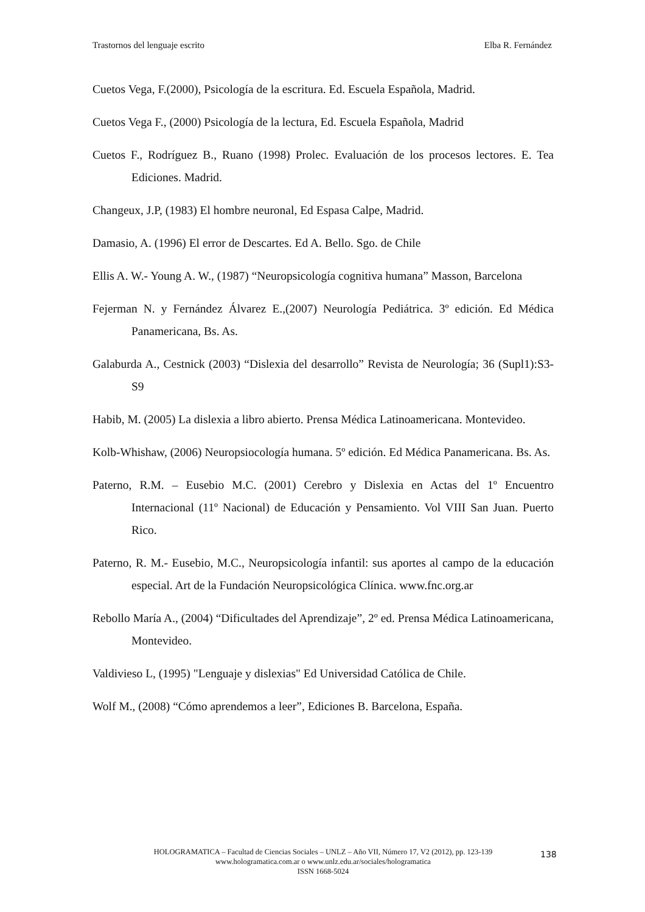Trastornos del lenguaje escrito Elba R. Fernández
Cuetos Vega, F.(2000), Psicología de la escritura. Ed. Escuela Española, Madrid.
Cuetos Vega F., (2000) Psicología de la lectura, Ed. Escuela Española, Madrid
Cuetos F., Rodríguez B., Ruano (1998) Prolec. Evaluación de los procesos lectores. E. Tea Ediciones. Madrid.
Changeux, J.P, (1983) El hombre neuronal, Ed Espasa Calpe, Madrid.
Damasio, A. (1996) El error de Descartes. Ed A. Bello. Sgo. de Chile
Ellis A. W.- Young A. W., (1987) “Neuropsicología cognitiva humana” Masson, Barcelona
Fejerman N. y Fernández Álvarez E.,(2007) Neurología Pediátrica. 3º edición. Ed Médica Panamericana, Bs. As.
Galaburda A., Cestnick (2003) “Dislexia del desarrollo” Revista de Neurología; 36 (Supl1):S3-S9
Habib, M. (2005) La dislexia a libro abierto. Prensa Médica Latinoamericana. Montevideo.
Kolb-Whishaw, (2006) Neuropsiocología humana. 5º edición. Ed Médica Panamericana. Bs. As.
Paterno, R.M. – Eusebio M.C. (2001) Cerebro y Dislexia en Actas del 1º Encuentro Internacional (11º Nacional) de Educación y Pensamiento. Vol VIII San Juan. Puerto Rico.
Paterno, R. M.- Eusebio, M.C., Neuropsicología infantil: sus aportes al campo de la educación especial. Art de la Fundación Neuropsicológica Clínica. www.fnc.org.ar
Rebollo María A., (2004) “Dificultades del Aprendizaje”, 2º ed. Prensa Médica Latinoamericana, Montevideo.
Valdivieso L, (1995) "Lenguaje y dislexias" Ed Universidad Católica de Chile.
Wolf M., (2008) “Cómo aprendemos a leer”, Ediciones B. Barcelona, España.
HOLOGRAMATICA – Facultad de Ciencias Sociales – UNLZ – Año VII, Número 17, V2 (2012), pp. 123-139
www.hologramatica.com.ar o www.unlz.edu.ar/sociales/hologramatica
ISSN 1668-5024
138